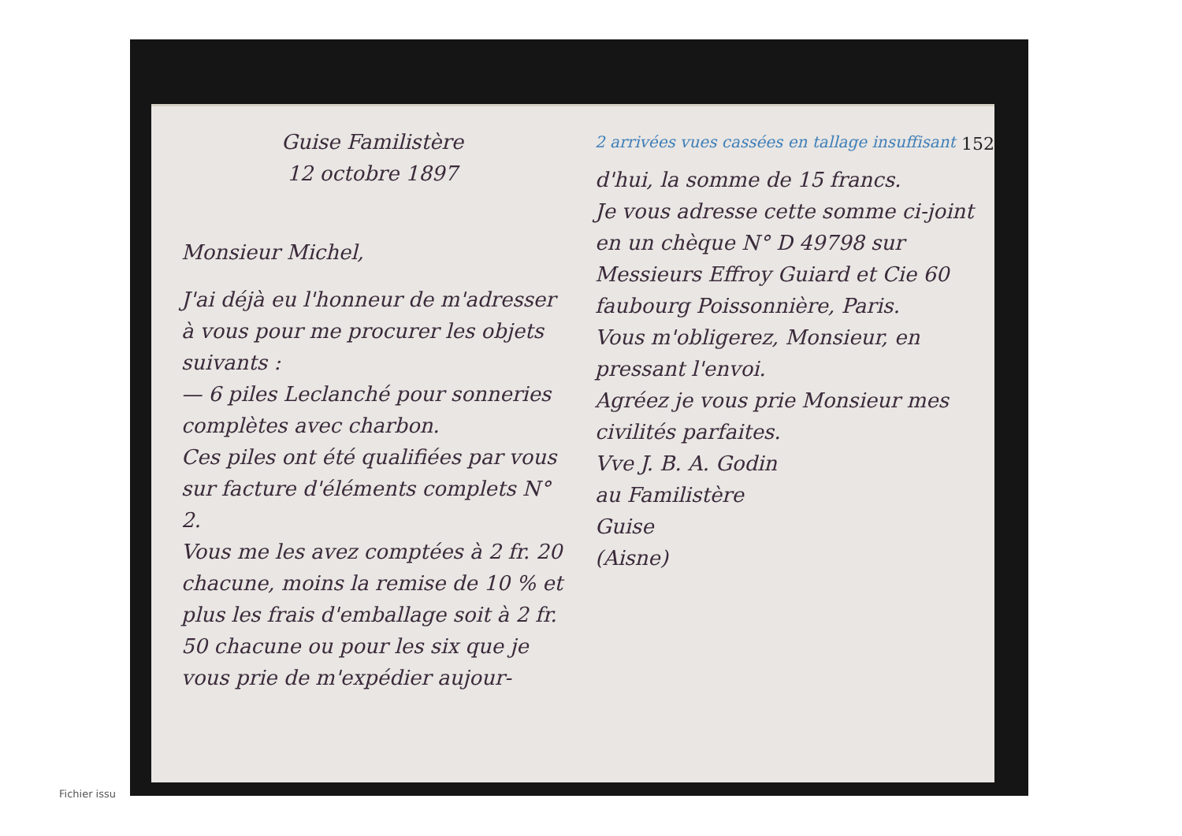152
Guise Familistère
12 octobre 1897
Monsieur Michel,
J'ai déjà eu l'honneur de m'adresser à vous pour me procurer les objets suivants :
— 6 piles Leclanché pour sonneries complètes avec charbon.
Ces piles ont été qualifiées par vous sur facture d'éléments complets N° 2.
Vous me les avez comptées à 2 fr. 20 chacune, moins la remise de 10 % et plus les frais d'emballage soit à 2 fr. 50 chacune ou pour les six que je vous prie de m'expédier aujour-
2 arrivées vues cassées en tallage insuffisant
d'hui, la somme de 15 francs.
Je vous adresse cette somme ci-joint en un chèque N° D 49798 sur Messieurs Effroy Guiard et Cie 60 faubourg Poissonnière, Paris.
Vous m'obligerez, Monsieur, en pressant l'envoi.
Agréez je vous prie Monsieur mes civilités parfaites.
Vve J. B. A. Godin
au Familistère
Guise
(Aisne)
Fichier issu